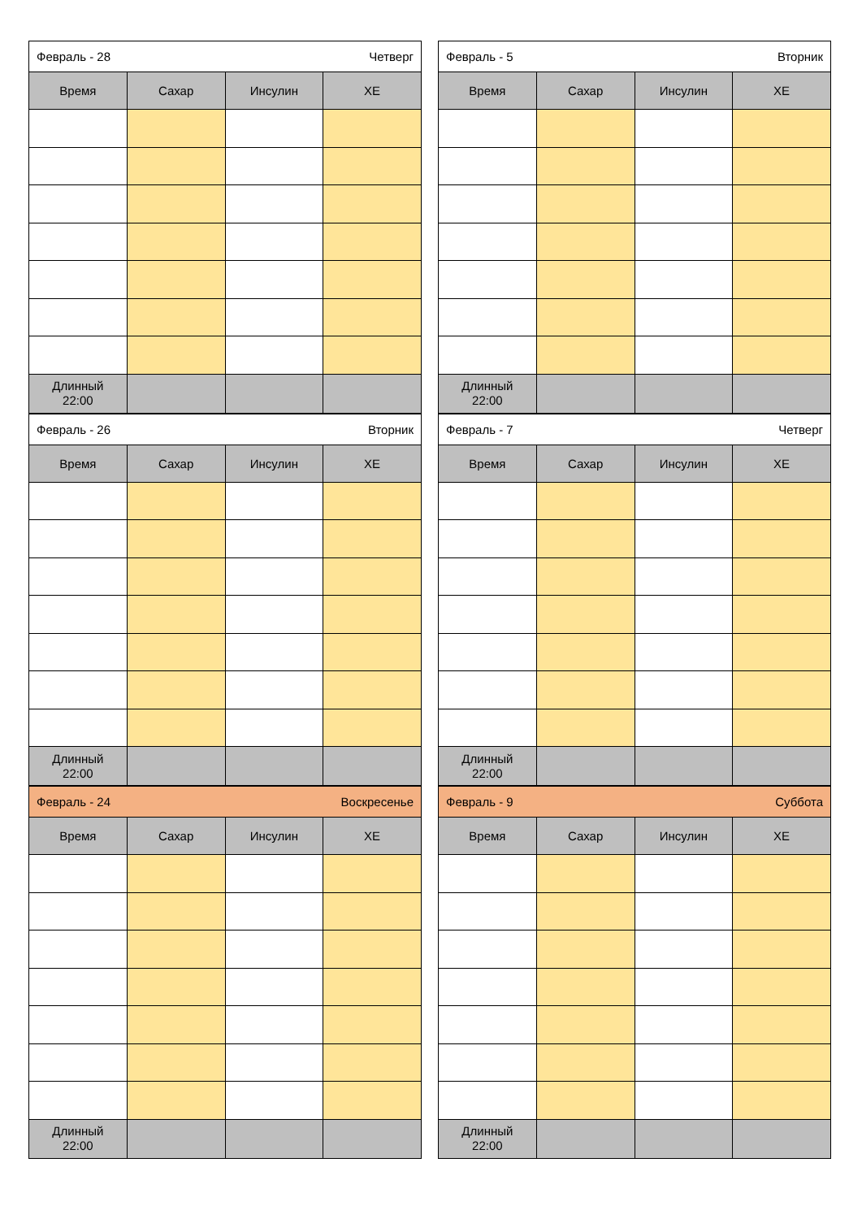| Февраль - 28 Четверг | | | |
| Время | Сахар | Инсулин | ХЕ |
| Длинный 22:00 | | | |
| Февраль - 5 Вторник | | | |
| Время | Сахар | Инсулин | ХЕ |
| Длинный 22:00 | | | |
| Февраль - 26 Вторник | | | |
| Время | Сахар | Инсулин | ХЕ |
| Длинный 22:00 | | | |
| Февраль - 7 Четверг | | | |
| Время | Сахар | Инсулин | ХЕ |
| Длинный 22:00 | | | |
| Февраль - 24 Воскресенье | | | |
| Время | Сахар | Инсулин | ХЕ |
| Длинный 22:00 | | | |
| Февраль - 9 Суббота | | | |
| Время | Сахар | Инсулин | ХЕ |
| Длинный 22:00 | | | |